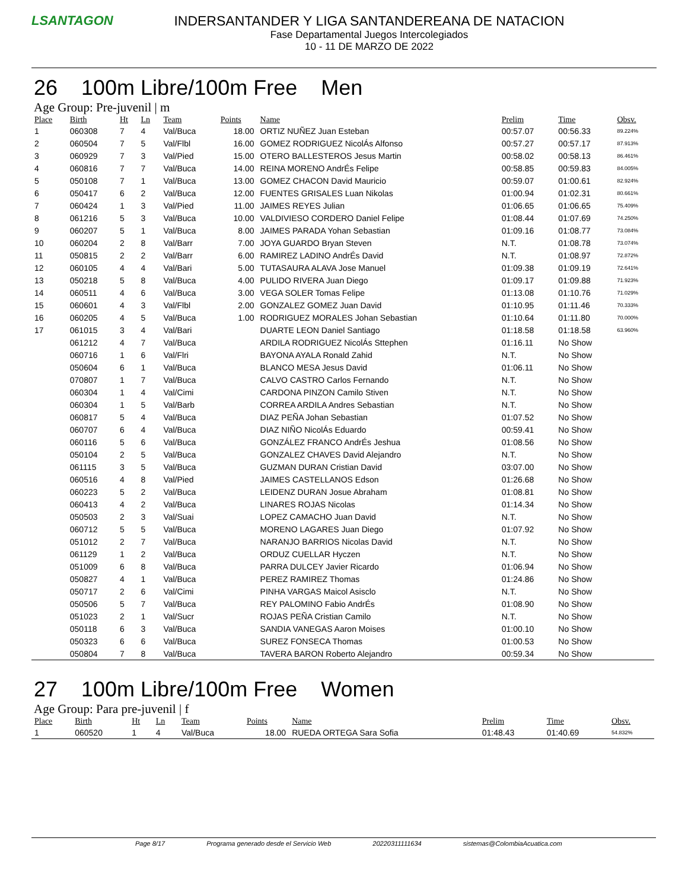LSANTAGON
INDERSANTANDER Y LIGA SANTANDEREANA DE NATACION
Fase Departamental Juegos Intercolegiados
10 - 11 DE MARZO DE 2022
26 100m Libre/100m Free Men
Age Group: Pre-juvenil | m
| Place | Birth | Ht | Ln | Team | Points | Name | Prelim | Time | Obsv. |
| --- | --- | --- | --- | --- | --- | --- | --- | --- | --- |
| 1 | 060308 | 7 | 4 | Val/Buca | 18.00 | ORTIZ NUÑEZ Juan Esteban | 00:57.07 | 00:56.33 | 89.224% |
| 2 | 060504 | 7 | 5 | Val/Flbl | 16.00 | GOMEZ RODRIGUEZ NicolÁs Alfonso | 00:57.27 | 00:57.17 | 87.913% |
| 3 | 060929 | 7 | 3 | Val/Pied | 15.00 | OTERO BALLESTEROS Jesus Martin | 00:58.02 | 00:58.13 | 86.461% |
| 4 | 060816 | 7 | 7 | Val/Buca | 14.00 | REINA MORENO AndrÉs Felipe | 00:58.85 | 00:59.83 | 84.005% |
| 5 | 050108 | 7 | 1 | Val/Buca | 13.00 | GOMEZ CHACON David Mauricio | 00:59.07 | 01:00.61 | 82.924% |
| 6 | 050417 | 6 | 2 | Val/Buca | 12.00 | FUENTES GRISALES Luan Nikolas | 01:00.94 | 01:02.31 | 80.661% |
| 7 | 060424 | 1 | 3 | Val/Pied | 11.00 | JAIMES REYES Julian | 01:06.65 | 01:06.65 | 75.409% |
| 8 | 061216 | 5 | 3 | Val/Buca | 10.00 | VALDIVIESO CORDERO Daniel Felipe | 01:08.44 | 01:07.69 | 74.250% |
| 9 | 060207 | 5 | 1 | Val/Buca | 8.00 | JAIMES PARADA Yohan Sebastian | 01:09.16 | 01:08.77 | 73.084% |
| 10 | 060204 | 2 | 8 | Val/Barr | 7.00 | JOYA GUARDO Bryan Steven | N.T. | 01:08.78 | 73.074% |
| 11 | 050815 | 2 | 2 | Val/Barr | 6.00 | RAMIREZ LADINO AndrÉs David | N.T. | 01:08.97 | 72.872% |
| 12 | 060105 | 4 | 4 | Val/Bari | 5.00 | TUTASAURA ALAVA Jose Manuel | 01:09.38 | 01:09.19 | 72.641% |
| 13 | 050218 | 5 | 8 | Val/Buca | 4.00 | PULIDO RIVERA Juan Diego | 01:09.17 | 01:09.88 | 71.923% |
| 14 | 060511 | 4 | 6 | Val/Buca | 3.00 | VEGA SOLER Tomas Felipe | 01:13.08 | 01:10.76 | 71.029% |
| 15 | 060601 | 4 | 3 | Val/Flbl | 2.00 | GONZALEZ GOMEZ Juan David | 01:10.95 | 01:11.46 | 70.333% |
| 16 | 060205 | 4 | 5 | Val/Buca | 1.00 | RODRIGUEZ MORALES Johan Sebastian | 01:10.64 | 01:11.80 | 70.000% |
| 17 | 061015 | 3 | 4 | Val/Bari | | DUARTE LEON Daniel Santiago | 01:18.58 | 01:18.58 | 63.960% |
| | 061212 | 4 | 7 | Val/Buca | | ARDILA RODRIGUEZ NicolÁs Sttephen | 01:16.11 | No Show | |
| | 060716 | 1 | 6 | Val/Flri | | BAYONA AYALA Ronald Zahid | N.T. | No Show | |
| | 050604 | 6 | 1 | Val/Buca | | BLANCO MESA Jesus David | 01:06.11 | No Show | |
| | 070807 | 1 | 7 | Val/Buca | | CALVO CASTRO Carlos Fernando | N.T. | No Show | |
| | 060304 | 1 | 4 | Val/Cimi | | CARDONA PINZON Camilo Stiven | N.T. | No Show | |
| | 060304 | 1 | 5 | Val/Barb | | CORREA ARDILA Andres Sebastian | N.T. | No Show | |
| | 060817 | 5 | 4 | Val/Buca | | DIAZ PEÑA Johan Sebastian | 01:07.52 | No Show | |
| | 060707 | 6 | 4 | Val/Buca | | DIAZ NIÑO NicolÁs Eduardo | 00:59.41 | No Show | |
| | 060116 | 5 | 6 | Val/Buca | | GONZÁLEZ FRANCO AndrÉs Jeshua | 01:08.56 | No Show | |
| | 050104 | 2 | 5 | Val/Buca | | GONZALEZ CHAVES David Alejandro | N.T. | No Show | |
| | 061115 | 3 | 5 | Val/Buca | | GUZMAN DURAN Cristian David | 03:07.00 | No Show | |
| | 060516 | 4 | 8 | Val/Pied | | JAIMES CASTELLANOS Edson | 01:26.68 | No Show | |
| | 060223 | 5 | 2 | Val/Buca | | LEIDENZ DURAN Josue Abraham | 01:08.81 | No Show | |
| | 060413 | 4 | 2 | Val/Buca | | LINARES ROJAS Nicolas | 01:14.34 | No Show | |
| | 050503 | 2 | 3 | Val/Suai | | LOPEZ CAMACHO Juan David | N.T. | No Show | |
| | 060712 | 5 | 5 | Val/Buca | | MORENO LAGARES Juan Diego | 01:07.92 | No Show | |
| | 051012 | 2 | 7 | Val/Buca | | NARANJO BARRIOS Nicolas David | N.T. | No Show | |
| | 061129 | 1 | 2 | Val/Buca | | ORDUZ CUELLAR Hyczen | N.T. | No Show | |
| | 051009 | 6 | 8 | Val/Buca | | PARRA DULCEY Javier Ricardo | 01:06.94 | No Show | |
| | 050827 | 4 | 1 | Val/Buca | | PEREZ RAMIREZ Thomas | 01:24.86 | No Show | |
| | 050717 | 2 | 6 | Val/Cimi | | PINHA VARGAS Maicol Asisclo | N.T. | No Show | |
| | 050506 | 5 | 7 | Val/Buca | | REY PALOMINO Fabio AndrÉs | 01:08.90 | No Show | |
| | 051023 | 2 | 1 | Val/Sucr | | ROJAS PEÑA Cristian Camilo | N.T. | No Show | |
| | 050118 | 6 | 3 | Val/Buca | | SANDIA VANEGAS Aaron Moises | 01:00.10 | No Show | |
| | 050323 | 6 | 6 | Val/Buca | | SUREZ FONSECA Thomas | 01:00.53 | No Show | |
| | 050804 | 7 | 8 | Val/Buca | | TAVERA BARON Roberto Alejandro | 00:59.34 | No Show | |
27 100m Libre/100m Free Women
Age Group: Para pre-juvenil | f
| Place | Birth | Ht | Ln | Team | Points | Name | Prelim | Time | Obsv. |
| --- | --- | --- | --- | --- | --- | --- | --- | --- | --- |
| 1 | 060520 | 1 | 4 | Val/Buca | 18.00 | RUEDA ORTEGA Sara Sofia | 01:48.43 | 01:40.69 | 54.832% |
Page 8/17 Programa generado desde el Servicio Web 20220311111634 sistemas@ColombiaAcuatica.com